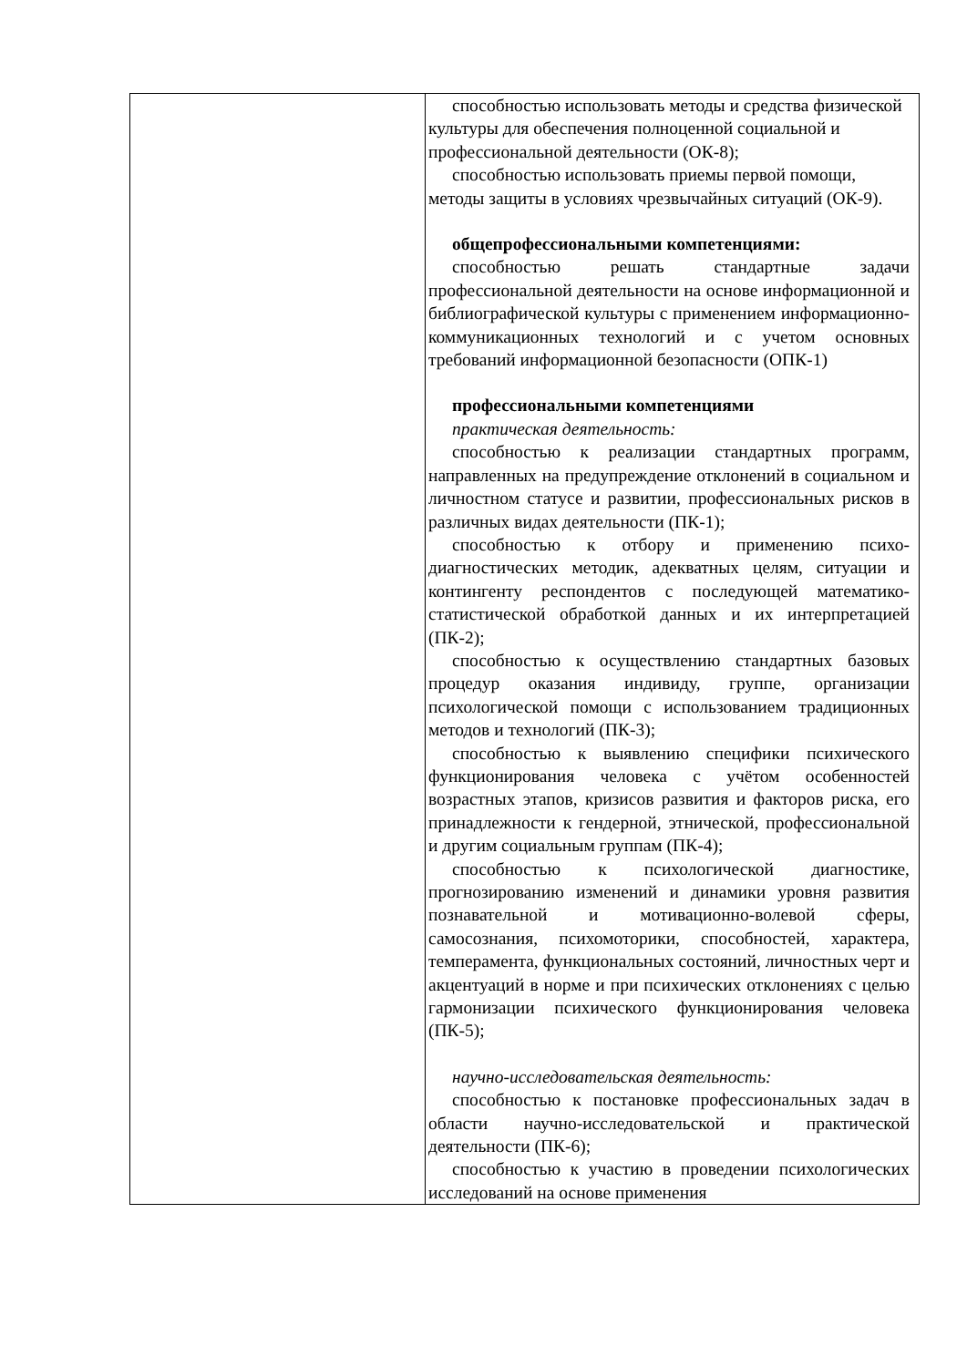| | способностью использовать методы и средства физической культуры для обеспечения полноценной социальной и профессиональной деятельности (ОК-8); способностью использовать приемы первой помощи, методы защиты в условиях чрезвычайных ситуаций (ОК-9). общепрофессиональными компетенциями: способностью решать стандартные задачи профессиональной деятельности на основе информационной и библиографической культуры с применением информационно-коммуникационных технологий и с учетом основных требований информационной безопасности (ОПК-1) профессиональными компетенциями практическая деятельность: способностью к реализации стандартных программ, направленных на предупреждение отклонений в социальном и личностном статусе и развитии, профессиональных рисков в различных видах деятельности (ПК-1); способностью к отбору и применению психо-диагностических методик, адекватных целям, ситуации и контингенту респондентов с последующей математико-статистической обработкой данных и их интерпретацией (ПК-2); способностью к осуществлению стандартных базовых процедур оказания индивиду, группе, организации психологической помощи с использованием традиционных методов и технологий (ПК-3); способностью к выявлению специфики психического функционирования человека с учётом особенностей возрастных этапов, кризисов развития и факторов риска, его принадлежности к гендерной, этнической, профессиональной и другим социальным группам (ПК-4); способностью к психологической диагностике, прогнозированию изменений и динамики уровня развития познавательной и мотивационно-волевой сферы, самосознания, психомоторики, способностей, характера, темперамента, функциональных состояний, личностных черт и акцентуаций в норме и при психических отклонениях с целью гармонизации психического функционирования человека (ПК-5); научно-исследовательская деятельность: способностью к постановке профессиональных задач в области научно-исследовательской и практической деятельности (ПК-6); способностью к участию в проведении психологических исследований на основе применения |